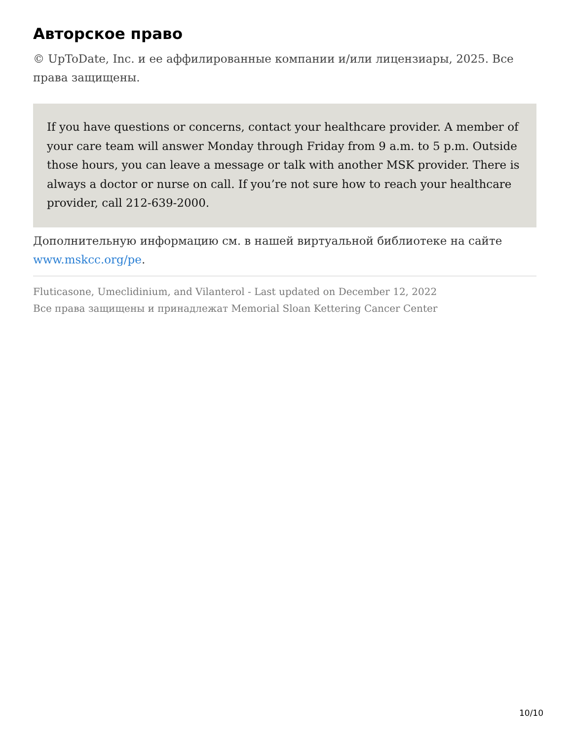Авторское право
© UpToDate, Inc. и ее аффилированные компании и/или лицензиары, 2025. Все права защищены.
If you have questions or concerns, contact your healthcare provider. A member of your care team will answer Monday through Friday from 9 a.m. to 5 p.m. Outside those hours, you can leave a message or talk with another MSK provider. There is always a doctor or nurse on call. If you’re not sure how to reach your healthcare provider, call 212-639-2000.
Дополнительную информацию см. в нашей виртуальной библиотеке на сайте www.mskcc.org/pe.
Fluticasone, Umeclidinium, and Vilanterol - Last updated on December 12, 2022
Все права защищены и принадлежат Memorial Sloan Kettering Cancer Center
10/10